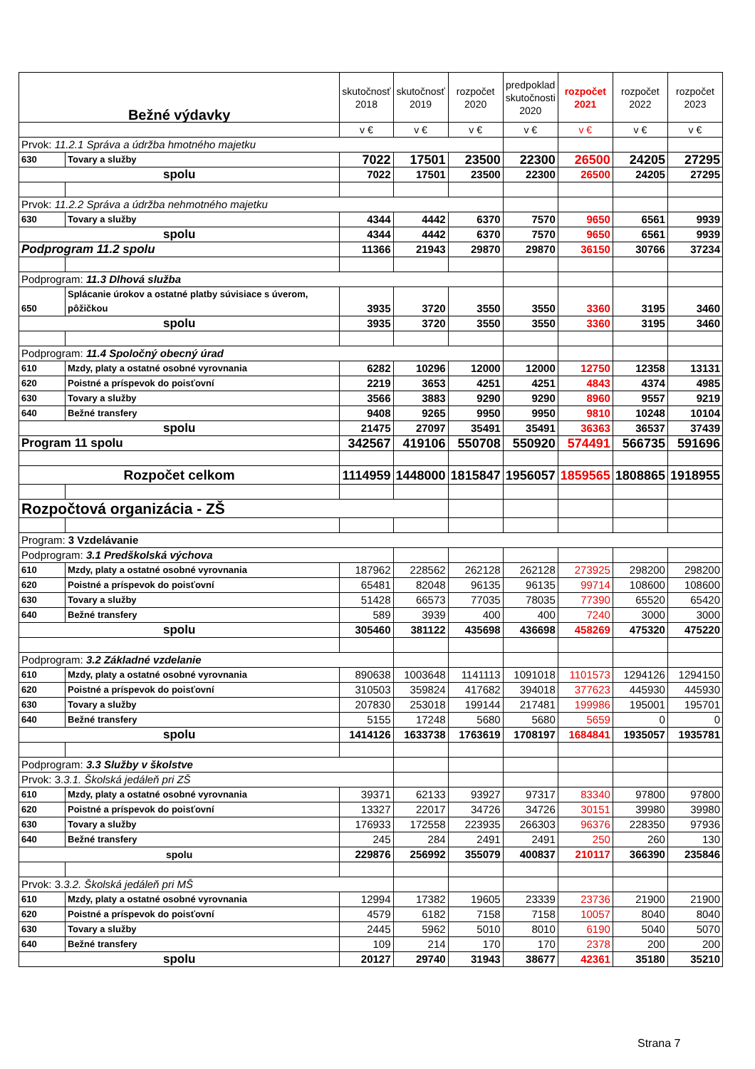| Bežné výdavky | | skutočnosť 2018 | skutočnosť 2019 | rozpočet 2020 | predpoklad skutočnosti 2020 | rozpočet 2021 | rozpočet 2022 | rozpočet 2023 |
| --- | --- | --- | --- | --- | --- | --- | --- | --- |
| | | v € | v € | v € | v € | v € | v € | v € |
| Prvok: 11.2.1 Správa a údržba hmotného majetku | | | | | | | | |
| 630 | Tovary a služby | 7022 | 17501 | 23500 | 22300 | 26500 | 24205 | 27295 |
| spolu | | 7022 | 17501 | 23500 | 22300 | 26500 | 24205 | 27295 |
| Prvok: 11.2.2 Správa a údržba nehmotného majetku | | | | | | | | |
| 630 | Tovary a služby | 4344 | 4442 | 6370 | 7570 | 9650 | 6561 | 9939 |
| spolu | | 4344 | 4442 | 6370 | 7570 | 9650 | 6561 | 9939 |
| Podprogram 11.2 spolu | | 11366 | 21943 | 29870 | 29870 | 36150 | 30766 | 37234 |
| Podprogram: 11.3 Dlhová služba | | | | | | | | |
| 650 | Splácanie úrokov a ostatné platby súvisiace s úverom, pôžičkou | 3935 | 3720 | 3550 | 3550 | 3360 | 3195 | 3460 |
| spolu | | 3935 | 3720 | 3550 | 3550 | 3360 | 3195 | 3460 |
| Podprogram: 11.4 Spoločný obecný úrad | | | | | | | | |
| 610 | Mzdy, platy a ostatné osobné vyrovnania | 6282 | 10296 | 12000 | 12000 | 12750 | 12358 | 13131 |
| 620 | Poistné a príspevok do poisťovní | 2219 | 3653 | 4251 | 4251 | 4843 | 4374 | 4985 |
| 630 | Tovary a služby | 3566 | 3883 | 9290 | 9290 | 8960 | 9557 | 9219 |
| 640 | Bežné transfery | 9408 | 9265 | 9950 | 9950 | 9810 | 10248 | 10104 |
| spolu | | 21475 | 27097 | 35491 | 35491 | 36363 | 36537 | 37439 |
| Program 11 spolu | | 342567 | 419106 | 550708 | 550920 | 574491 | 566735 | 591696 |
| Rozpočet celkom | | 1114959 | 1448000 | 1815847 | 1956057 | 1859565 | 1808865 | 1918955 |
| Rozpočtová organizácia - ZŠ | | | | | | | | |
| Program: 3 Vzdelávanie | | | | | | | | |
| Podprogram: 3.1 Predškolská výchova | | | | | | | | |
| 610 | Mzdy, platy a ostatné osobné vyrovnania | 187962 | 228562 | 262128 | 262128 | 273925 | 298200 | 298200 |
| 620 | Poistné a príspevok do poisťovní | 65481 | 82048 | 96135 | 96135 | 99714 | 108600 | 108600 |
| 630 | Tovary a služby | 51428 | 66573 | 77035 | 78035 | 77390 | 65520 | 65420 |
| 640 | Bežné transfery | 589 | 3939 | 400 | 400 | 7240 | 3000 | 3000 |
| spolu | | 305460 | 381122 | 435698 | 436698 | 458269 | 475320 | 475220 |
| Podprogram: 3.2 Základné vzdelanie | | | | | | | | |
| 610 | Mzdy, platy a ostatné osobné vyrovnania | 890638 | 1003648 | 1141113 | 1091018 | 1101573 | 1294126 | 1294150 |
| 620 | Poistné a príspevok do poisťovní | 310503 | 359824 | 417682 | 394018 | 377623 | 445930 | 445930 |
| 630 | Tovary a služby | 207830 | 253018 | 199144 | 217481 | 199986 | 195001 | 195701 |
| 640 | Bežné transfery | 5155 | 17248 | 5680 | 5680 | 5659 | 0 | 0 |
| spolu | | 1414126 | 1633738 | 1763619 | 1708197 | 1684841 | 1935057 | 1935781 |
| Podprogram: 3.3 Služby v školstve | | | | | | | | |
| Prvok: 3. 3.1. Školská jedáleň pri ZŠ | | | | | | | | |
| 610 | Mzdy, platy a ostatné osobné vyrovnania | 39371 | 62133 | 93927 | 97317 | 83340 | 97800 | 97800 |
| 620 | Poistné a príspevok do poisťovní | 13327 | 22017 | 34726 | 34726 | 30151 | 39980 | 39980 |
| 630 | Tovary a služby | 176933 | 172558 | 223935 | 266303 | 96376 | 228350 | 97936 |
| 640 | Bežné transfery | 245 | 284 | 2491 | 2491 | 250 | 260 | 130 |
| spolu | | 229876 | 256992 | 355079 | 400837 | 210117 | 366390 | 235846 |
| Prvok: 3. 3.2. Školská jedáleň pri MŠ | | | | | | | | |
| 610 | Mzdy, platy a ostatné osobné vyrovnania | 12994 | 17382 | 19605 | 23339 | 23736 | 21900 | 21900 |
| 620 | Poistné a príspevok do poisťovní | 4579 | 6182 | 7158 | 7158 | 10057 | 8040 | 8040 |
| 630 | Tovary a služby | 2445 | 5962 | 5010 | 8010 | 6190 | 5040 | 5070 |
| 640 | Bežné transfery | 109 | 214 | 170 | 170 | 2378 | 200 | 200 |
| spolu | | 20127 | 29740 | 31943 | 38677 | 42361 | 35180 | 35210 |
Strana 7